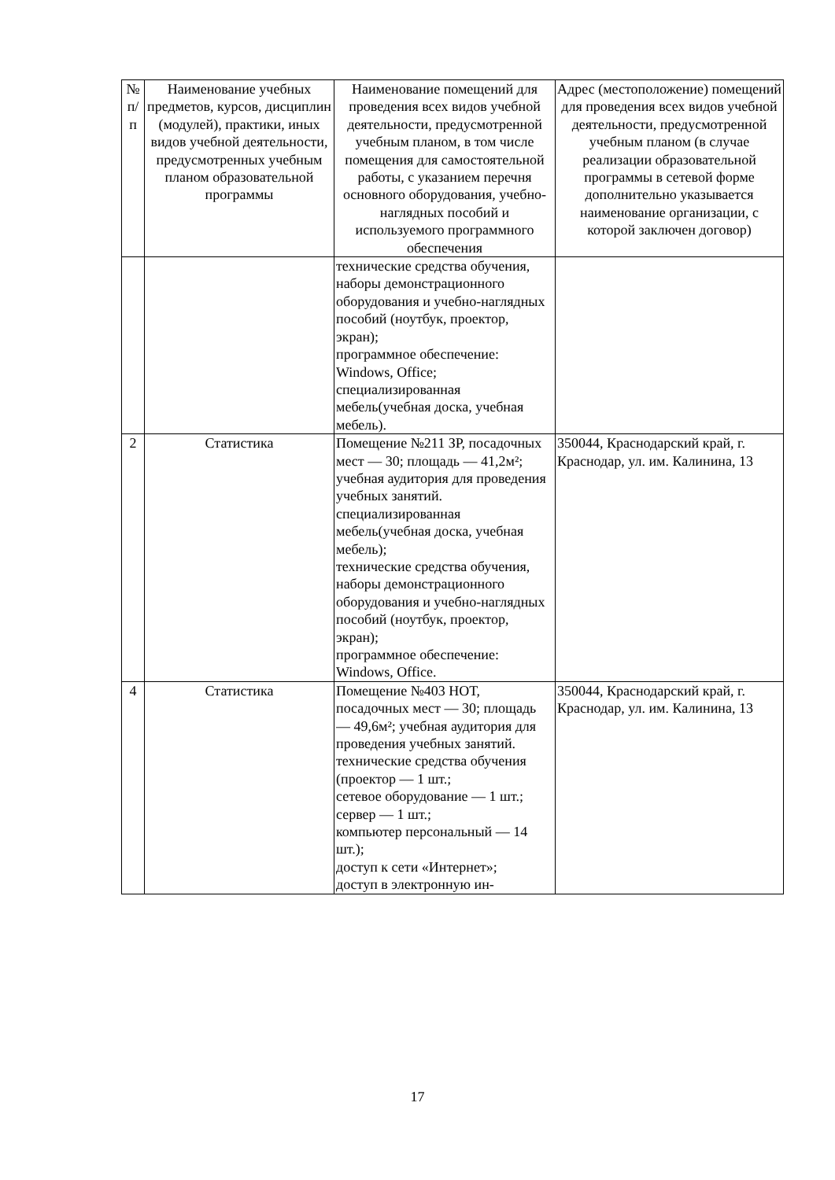| № п/п | Наименование учебных предметов, курсов, дисциплин (модулей), практики, иных видов учебной деятельности, предусмотренных учебным планом образовательной программы | Наименование помещений для проведения всех видов учебной деятельности, предусмотренной учебным планом, в том числе помещения для самостоятельной работы, с указанием перечня основного оборудования, учебно-наглядных пособий и используемого программного обеспечения | Адрес (местоположение) помещений для проведения всех видов учебной деятельности, предусмотренной учебным планом (в случае реализации образовательной программы в сетевой форме дополнительно указывается наименование организации, с которой заключен договор) |
| --- | --- | --- | --- |
| | | технические средства обучения, наборы демонстрационного оборудования и учебно-наглядных пособий (ноутбук, проектор, экран); программное обеспечение: Windows, Office; специализированная мебель(учебная доска, учебная мебель). | |
| 2 | Статистика | Помещение №211 ЗР, посадочных мест — 30; площадь — 41,2м²; учебная аудитория для проведения учебных занятий. специализированная мебель(учебная доска, учебная мебель); технические средства обучения, наборы демонстрационного оборудования и учебно-наглядных пособий (ноутбук, проектор, экран); программное обеспечение: Windows, Office. | 350044, Краснодарский край, г. Краснодар, ул. им. Калинина, 13 |
| 4 | Статистика | Помещение №403 НОТ, посадочных мест — 30; площадь — 49,6м²; учебная аудитория для проведения учебных занятий. технические средства обучения (проектор — 1 шт.; сетевое оборудование — 1 шт.; сервер — 1 шт.; компьютер персональный — 14 шт.); доступ к сети «Интернет»; доступ в электронную ин- | 350044, Краснодарский край, г. Краснодар, ул. им. Калинина, 13 |
17